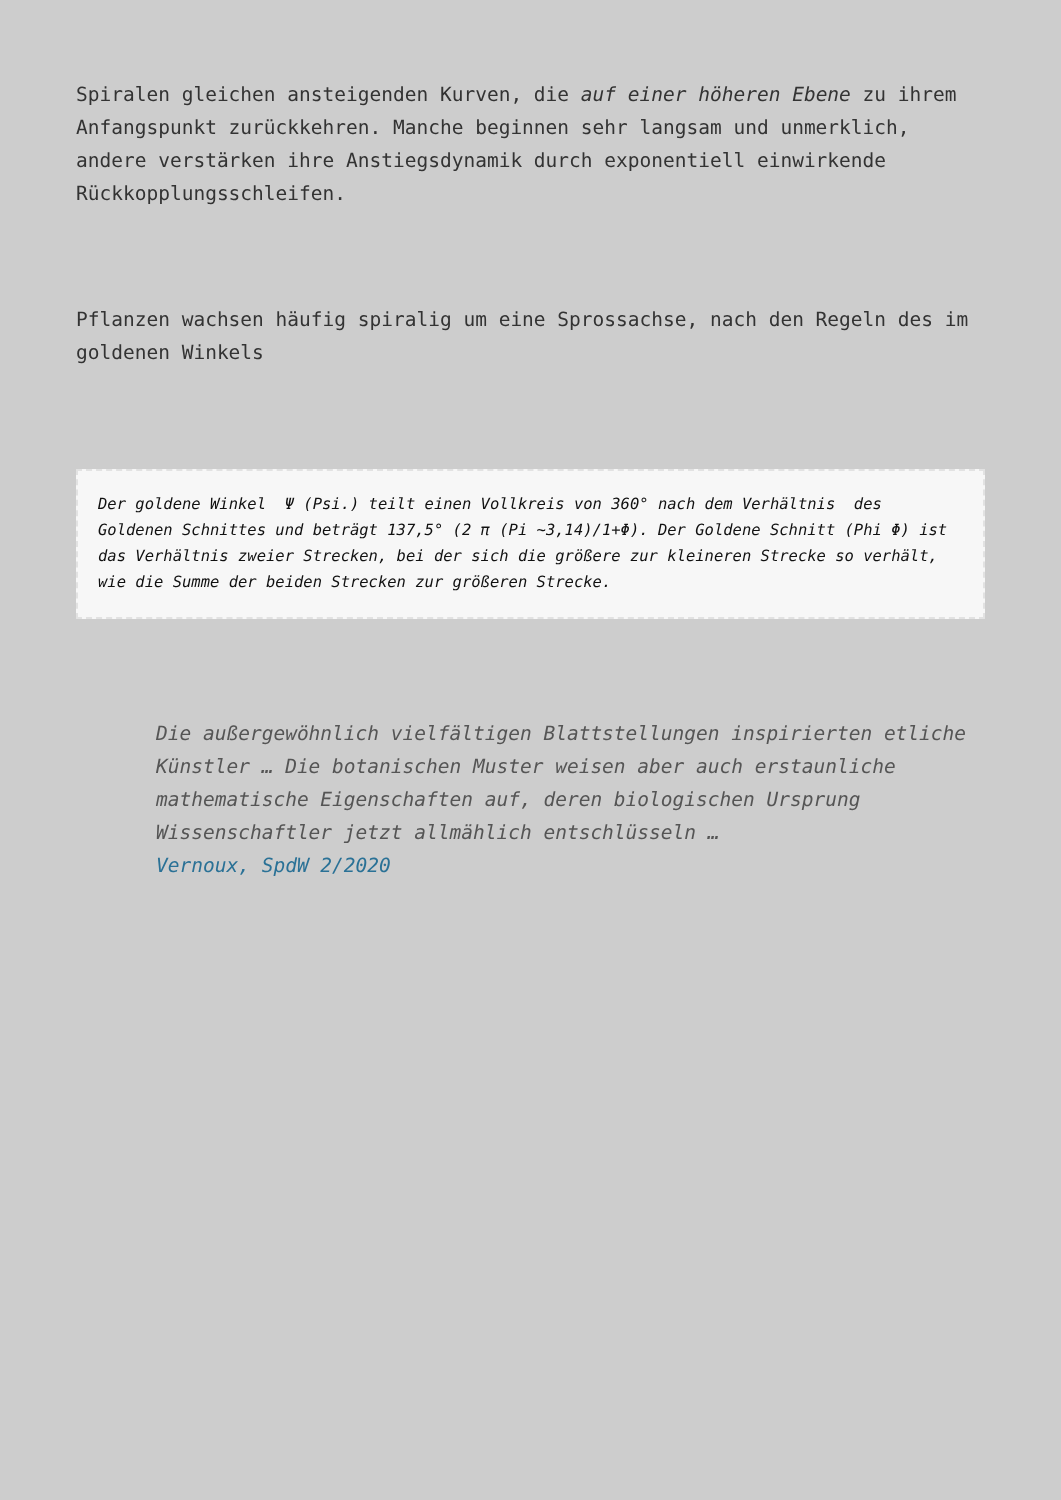Spiralen gleichen ansteigenden Kurven, die auf einer höheren Ebene zu ihrem Anfangspunkt zurückkehren. Manche beginnen sehr langsam und unmerklich, andere verstärken ihre Anstiegsdynamik durch exponentiell einwirkende Rückkopplungsschleifen.
Pflanzen wachsen häufig spiralig um eine Sprossachse, nach den Regeln des im goldenen Winkels
Der goldene Winkel Ψ (Psi.) teilt einen Vollkreis von 360° nach dem Verhältnis des Goldenen Schnittes und beträgt 137,5° (2 π (Pi ~3,14)/1+Φ). Der Goldene Schnitt (Phi Φ) ist das Verhältnis zweier Strecken, bei der sich die größere zur kleineren Strecke so verhält, wie die Summe der beiden Strecken zur größeren Strecke.
Die außergewöhnlich vielfältigen Blattstellungen inspirierten etliche Künstler … Die botanischen Muster weisen aber auch erstaunliche mathematische Eigenschaften auf, deren biologischen Ursprung Wissenschaftler jetzt allmählich entschlüsseln …
Vernoux, SpdW 2/2020